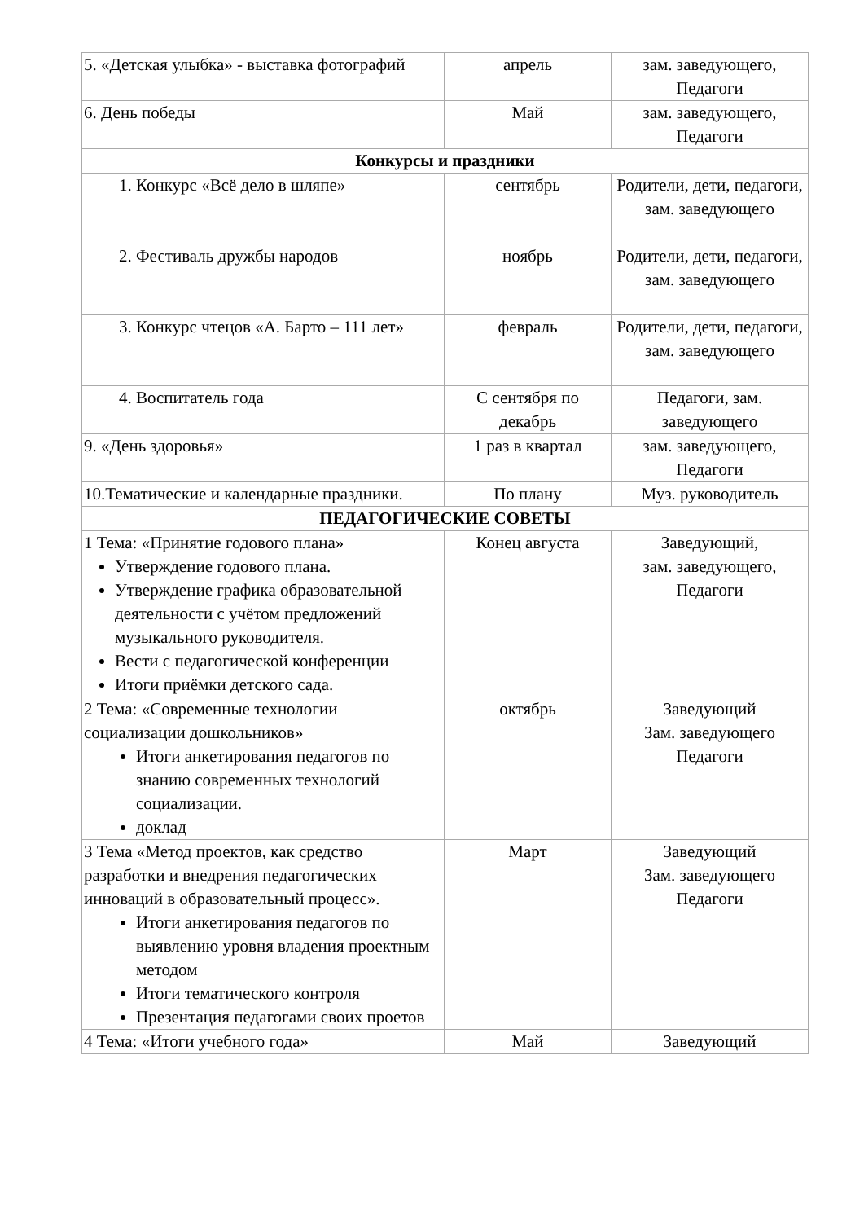| 5. «Детская улыбка» - выставка фотографий | апрель | зам. заведующего, Педагоги |
| 6. День победы | Май | зам. заведующего, Педагоги |
| Конкурсы и праздники | | |
| 1. Конкурс «Всё дело в шляпе» | сентябрь | Родители, дети, педагоги, зам. заведующего |
| 2. Фестиваль дружбы народов | ноябрь | Родители, дети, педагоги, зам. заведующего |
| 3. Конкурс чтецов «А. Барто – 111 лет» | февраль | Родители, дети, педагоги, зам. заведующего |
| 4. Воспитатель года | С сентября по декабрь | Педагоги, зам. заведующего |
| 9. «День здоровья» | 1 раз в квартал | зам. заведующего, Педагоги |
| 10.Тематические и календарные праздники. | По плану | Муз. руководитель |
| ПЕДАГОГИЧЕСКИЕ СОВЕТЫ | | |
| 1 Тема: «Принятие годового плана» Утверждение годового плана. Утверждение графика образовательной деятельности с учётом предложений музыкального руководителя. Вести с педагогической конференции Итоги приёмки детского сада. | Конец августа | Заведующий, зам. заведующего, Педагоги |
| 2 Тема: «Современные технологии социализации дошкольников» Итоги анкетирования педагогов по знанию современных технологий социализации. доклад | октябрь | Заведующий Зам. заведующего Педагоги |
| 3 Тема «Метод проектов, как средство разработки и внедрения педагогических инноваций в образовательный процесс». Итоги анкетирования педагогов по выявлению уровня владения проектным методом Итоги тематического контроля Презентация педагогами своих проетов | Март | Заведующий Зам. заведующего Педагоги |
| 4 Тема: «Итоги учебного года» | Май | Заведующий |